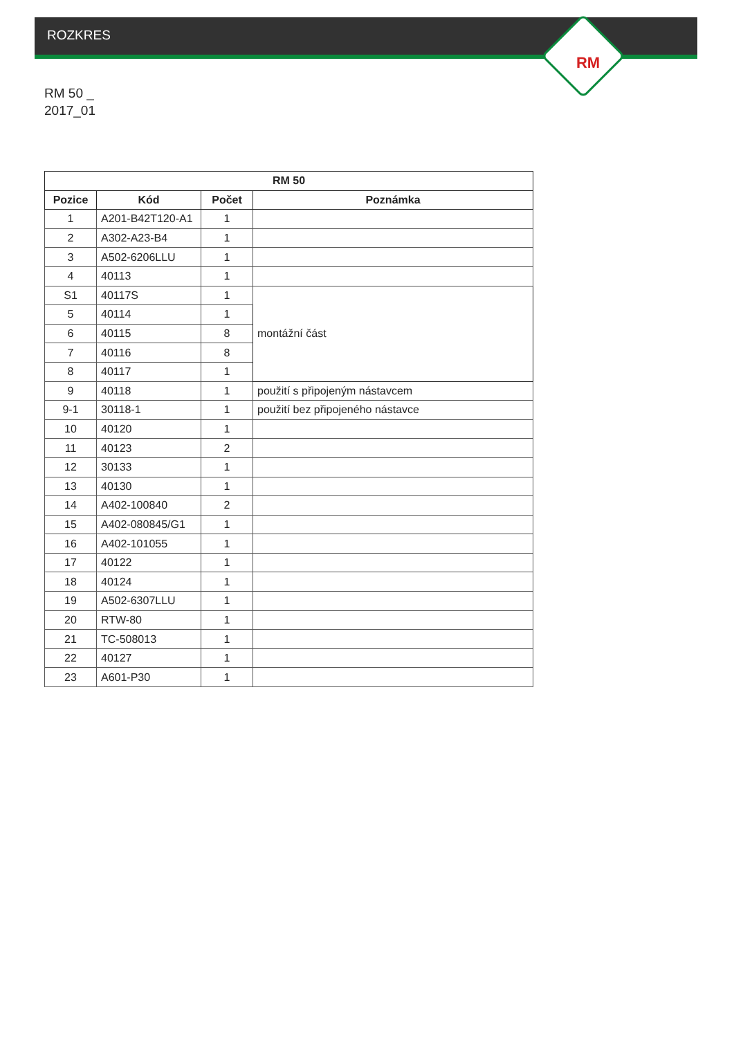RM
ROZKRES
RM 50 _
2017_01
| RM 50 | | | |
| --- | --- | --- | --- |
| Pozice | Kód | Počet | Poznámka |
| 1 | A201-B42T120-A1 | 1 | |
| 2 | A302-A23-B4 | 1 | |
| 3 | A502-6206LLU | 1 | |
| 4 | 40113 | 1 | |
| S1 | 40117S | 1 | montážní část |
| 5 | 40114 | 1 | |
| 6 | 40115 | 8 | |
| 7 | 40116 | 8 | |
| 8 | 40117 | 1 | |
| 9 | 40118 | 1 | použití s připojeným nástavcem |
| 9-1 | 30118-1 | 1 | použití bez připojeného nástavce |
| 10 | 40120 | 1 | |
| 11 | 40123 | 2 | |
| 12 | 30133 | 1 | |
| 13 | 40130 | 1 | |
| 14 | A402-100840 | 2 | |
| 15 | A402-080845/G1 | 1 | |
| 16 | A402-101055 | 1 | |
| 17 | 40122 | 1 | |
| 18 | 40124 | 1 | |
| 19 | A502-6307LLU | 1 | |
| 20 | RTW-80 | 1 | |
| 21 | TC-508013 | 1 | |
| 22 | 40127 | 1 | |
| 23 | A601-P30 | 1 | |